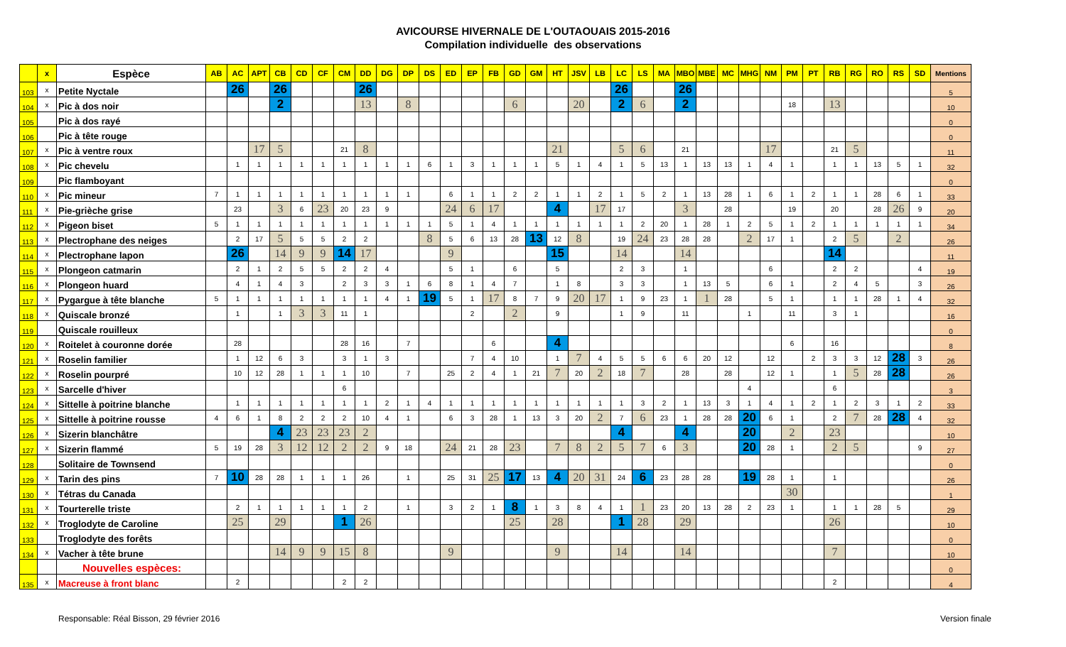AVICOURSE HIVERNALE DE L'OUTAOUAIS 2015-2016
Compilation individuelle des observations
| | x | Espèce | AB | AC | APT | CB | CD | CF | CM | DD | DG | DP | DS | ED | EP | FB | GD | GM | HT | JSV | LB | LC | LS | MA | MBO | MBE | MC | MHG | NM | PM | PT | RB | RG | RO | RS | SD | Mentions |
| --- | --- | --- | --- | --- | --- | --- | --- | --- | --- | --- | --- | --- | --- | --- | --- | --- | --- | --- | --- | --- | --- | --- | --- | --- | --- | --- | --- | --- | --- | --- | --- | --- | --- | --- | --- | --- | --- |
| 103 | x | Petite Nyctale | | 26 | | 26 | | | | 26 | | | | | | | | | | | | 26 | | | 26 | | | | | | | | | | | | 5 |
| 104 | x | Pic à dos noir | | | | 2 | | | | 13 | | 8 | | | | | 6 | | | 20 | | 2 | 6 | | 2 | | | | | 18 | | 13 | | | | | 10 |
| 105 | | Pic à dos rayé | | | | | | | | | | | | | | | | | | | | | | | | | | | | | | | | | | | 0 |
| 106 | | Pic à tête rouge | | | | | | | | | | | | | | | | | | | | | | | | | | | | | | | | | | | 0 |
| 107 | x | Pic à ventre roux | | | 17 | 5 | | | 21 | 8 | | | | | | | | | 21 | | | 5 | 6 | | 21 | | | | 17 | | | 21 | 5 | | | | 11 |
| 108 | x | Pic chevelu | | 1 | 1 | 1 | 1 | 1 | 1 | 1 | 1 | 1 | 6 | 1 | 3 | 1 | 1 | 1 | 5 | 1 | 4 | 1 | 5 | 13 | 1 | 13 | 13 | 1 | 4 | 1 | | 1 | 1 | 13 | 5 | 1 | 32 |
| 109 | | Pic flamboyant | | | | | | | | | | | | | | | | | | | | | | | | | | | | | | | | | | | 0 |
| 110 | x | Pic mineur | 7 | 1 | 1 | 1 | 1 | 1 | 1 | 1 | 1 | 1 | | 6 | 1 | 1 | 2 | 2 | 1 | 1 | 2 | 1 | 5 | 2 | 1 | 13 | 28 | 1 | 6 | 1 | 2 | 1 | 1 | 28 | 6 | 1 | 33 |
| 111 | x | Pie-grièche grise | | 23 | | 3 | 6 | 23 | 20 | 23 | 9 | | | 24 | 6 | 17 | | | 4 | | 17 | 17 | | | 3 | | 28 | | | 19 | | 20 | | 28 | 26 | 9 | 20 |
| 112 | x | Pigeon biset | 5 | 1 | 1 | 1 | 1 | 1 | 1 | 1 | 1 | 1 | 1 | 5 | 1 | 4 | 1 | 1 | 1 | 1 | 1 | 1 | 2 | 20 | 1 | 28 | 1 | 2 | 5 | 1 | 2 | 1 | 1 | 1 | 1 | 1 | 34 |
| 113 | x | Plectrophane des neiges | | 2 | 17 | 5 | 5 | 5 | 2 | 2 | | | 8 | 5 | 6 | 13 | 28 | 13 | 12 | 8 | | 19 | 24 | 23 | 28 | 28 | | 2 | 17 | 1 | | 2 | 5 | | 2 | | 26 |
| 114 | x | Plectrophane lapon | | 26 | | 14 | 9 | 9 | 14 | 17 | | | | 9 | | | | | 15 | | | 14 | | | 14 | | | | | | | 14 | | | | | 11 |
| 115 | x | Plongeon catmarin | | 2 | 1 | 2 | 5 | 5 | 2 | 2 | 4 | | | 5 | 1 | | 6 | | 5 | | | 2 | 3 | | 1 | | | | 6 | | | 2 | 2 | | | 4 | 19 |
| 116 | x | Plongeon huard | | 4 | 1 | 4 | 3 | | 2 | 3 | 3 | 1 | 6 | 8 | 1 | 4 | 7 | | 1 | 8 | | 3 | 3 | | 1 | 13 | 5 | | 6 | 1 | | 2 | 4 | 5 | | 3 | 26 |
| 117 | x | Pygargue à tête blanche | 5 | 1 | 1 | 1 | 1 | 1 | 1 | 1 | 4 | 1 | 19 | 5 | 1 | 17 | 8 | 7 | 9 | 20 | 17 | 1 | 9 | 23 | 1 | 1 | 28 | | 5 | 1 | | 1 | 1 | 28 | 1 | 4 | 32 |
| 118 | x | Quiscale bronzé | | 1 | | 1 | 3 | 3 | 11 | 1 | | | | | 2 | | 2 | | 9 | | | 1 | 9 | | 11 | | | 1 | | 11 | | 3 | 1 | | | | 16 |
| 119 | | Quiscale rouilleux | | | | | | | | | | | | | | | | | | | | | | | | | | | | | | | | | | | 0 |
| 120 | x | Roitelet à couronne dorée | | 28 | | | | | 28 | 16 | | 7 | | | | 6 | | | 4 | | | | | | | | | | | 6 | | 16 | | | | | 8 |
| 121 | x | Roselin familier | | 1 | 12 | 6 | 3 | | 3 | 1 | 3 | | | | 7 | 4 | 10 | | 1 | 7 | 4 | 5 | 5 | 6 | 6 | 20 | 12 | | 12 | | 2 | 3 | 3 | 12 | 28 | 3 | 26 |
| 122 | x | Roselin pourpré | | 10 | 12 | 28 | 1 | 1 | 1 | 10 | | 7 | | 25 | 2 | 4 | 1 | 21 | 7 | 20 | 2 | 18 | 7 | | 28 | | 28 | | 12 | 1 | | 1 | 5 | 28 | 28 | | 26 |
| 123 | x | Sarcelle d'hiver | | | | | | | 6 | | | | | | | | | | | | | | | | | | | 4 | | | | 6 | | | | | 3 |
| 124 | x | Sittelle à poitrine blanche | | 1 | 1 | 1 | 1 | 1 | 1 | 1 | 2 | 1 | 4 | 1 | 1 | 1 | 1 | 1 | 1 | 1 | 1 | 1 | 3 | 2 | 1 | 13 | 3 | 1 | 4 | 1 | 2 | 1 | 2 | 3 | 1 | 2 | 33 |
| 125 | x | Sittelle à poitrine rousse | 4 | 6 | 1 | 8 | 2 | 2 | 2 | 10 | 4 | 1 | | 6 | 3 | 28 | 1 | 13 | 3 | 20 | 2 | 7 | 6 | 23 | 1 | 28 | 28 | 20 | 6 | 1 | | 2 | 7 | 28 | 28 | 4 | 32 |
| 126 | x | Sizerin blanchâtre | | | | 4 | 23 | 23 | 23 | 2 | | | | | | | | | | | | 4 | | | 4 | | | 20 | | 2 | | 23 | | | | | 10 |
| 127 | x | Sizerin flammé | 5 | 19 | 28 | 3 | 12 | 12 | 2 | 2 | 9 | 18 | | 24 | 21 | 28 | 23 | | 7 | 8 | 2 | 5 | 7 | 6 | 3 | | | 20 | 28 | 1 | | 2 | 5 | | | 9 | 27 |
| 128 | | Solitaire de Townsend | | | | | | | | | | | | | | | | | | | | | | | | | | | | | | | | | | | 0 |
| 129 | x | Tarin des pins | 7 | 10 | 28 | 28 | 1 | 1 | 1 | 26 | | 1 | | 25 | 31 | 25 | 17 | 13 | 4 | 20 | 31 | 24 | 6 | 23 | 28 | 28 | | 19 | 28 | 1 | | 1 | | | | | 26 |
| 130 | x | Tétras du Canada | | | | | | | | | | | | | | | | | | | | | | | | | | | | 30 | | | | | | | 1 |
| 131 | x | Tourterelle triste | | 2 | 1 | 1 | 1 | 1 | 1 | 2 | | 1 | | 3 | 2 | 1 | 8 | 1 | 3 | 8 | 4 | 1 | 1 | 23 | 20 | 13 | 28 | 2 | 23 | 1 | | 1 | 1 | 28 | 5 | | 29 |
| 132 | x | Troglodyte de Caroline | | 25 | | 29 | | | 1 | 26 | | | | | | | 25 | | 28 | | | 1 | 28 | | 29 | | | | | | | 26 | | | | | 10 |
| 133 | | Troglodyte des forêts | | | | | | | | | | | | | | | | | | | | | | | | | | | | | | | | | | | 0 |
| 134 | x | Vacher à tête brune | | | | 14 | 9 | 9 | 15 | 8 | | | | 9 | | | | | 9 | | | 14 | | | 14 | | | | | | | 7 | | | | | 10 |
| | | Nouvelles espèces: | | | | | | | | | | | | | | | | | | | | | | | | | | | | | | | | | | | 0 |
| 135 | x | Macreuse à front blanc | | 2 | | | | | 2 | 2 | | | | | | | | | | | | | | | | | | | | | | 2 | | | | | 4 |
Responsable: Réal Bisson, 29 février 2016 Version finale